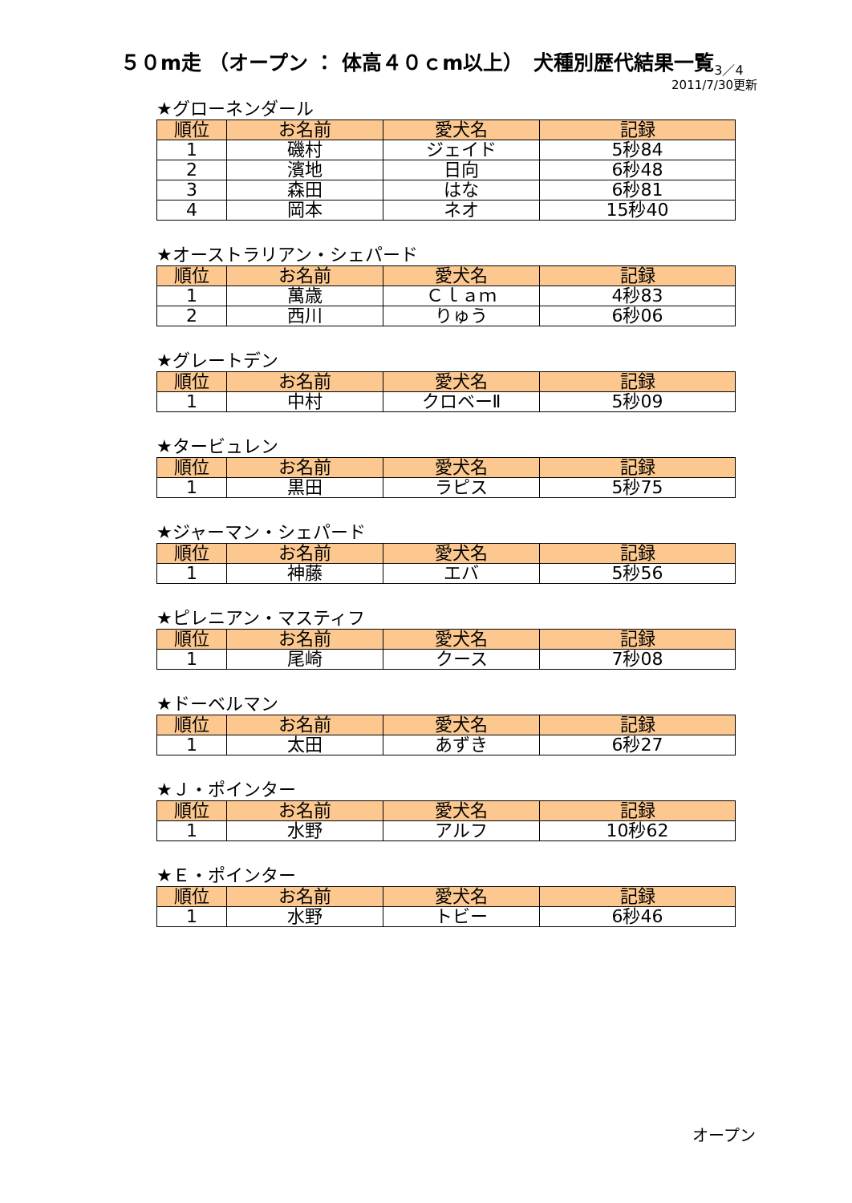５０m走 （オープン ： 体高４０ｃm以上）　犬種別歴代結果一覧<sub>3／4</sub>
2011/7/30更新
★グローネンダール
| 順位 | お名前 | 愛犬名 | 記録 |
| --- | --- | --- | --- |
| 1 | 磯村 | ジェイド | 5秒84 |
| 2 | 濱地 | 日向 | 6秒48 |
| 3 | 森田 | はな | 6秒81 |
| 4 | 岡本 | ネオ | 15秒40 |
★オーストラリアン・シェパード
| 順位 | お名前 | 愛犬名 | 記録 |
| --- | --- | --- | --- |
| 1 | 萬歳 | Ｃｌａｍ | 4秒83 |
| 2 | 西川 | りゅう | 6秒06 |
★グレートデン
| 順位 | お名前 | 愛犬名 | 記録 |
| --- | --- | --- | --- |
| 1 | 中村 | クロベーⅡ | 5秒09 |
★タービュレン
| 順位 | お名前 | 愛犬名 | 記録 |
| --- | --- | --- | --- |
| 1 | 黒田 | ラピス | 5秒75 |
★ジャーマン・シェパード
| 順位 | お名前 | 愛犬名 | 記録 |
| --- | --- | --- | --- |
| 1 | 神藤 | エバ | 5秒56 |
★ピレニアン・マスティフ
| 順位 | お名前 | 愛犬名 | 記録 |
| --- | --- | --- | --- |
| 1 | 尾崎 | クース | 7秒08 |
★ドーベルマン
| 順位 | お名前 | 愛犬名 | 記録 |
| --- | --- | --- | --- |
| 1 | 太田 | あずき | 6秒27 |
★Ｊ・ポインター
| 順位 | お名前 | 愛犬名 | 記録 |
| --- | --- | --- | --- |
| 1 | 水野 | アルフ | 10秒62 |
★Ｅ・ポインター
| 順位 | お名前 | 愛犬名 | 記録 |
| --- | --- | --- | --- |
| 1 | 水野 | トビー | 6秒46 |
オープン